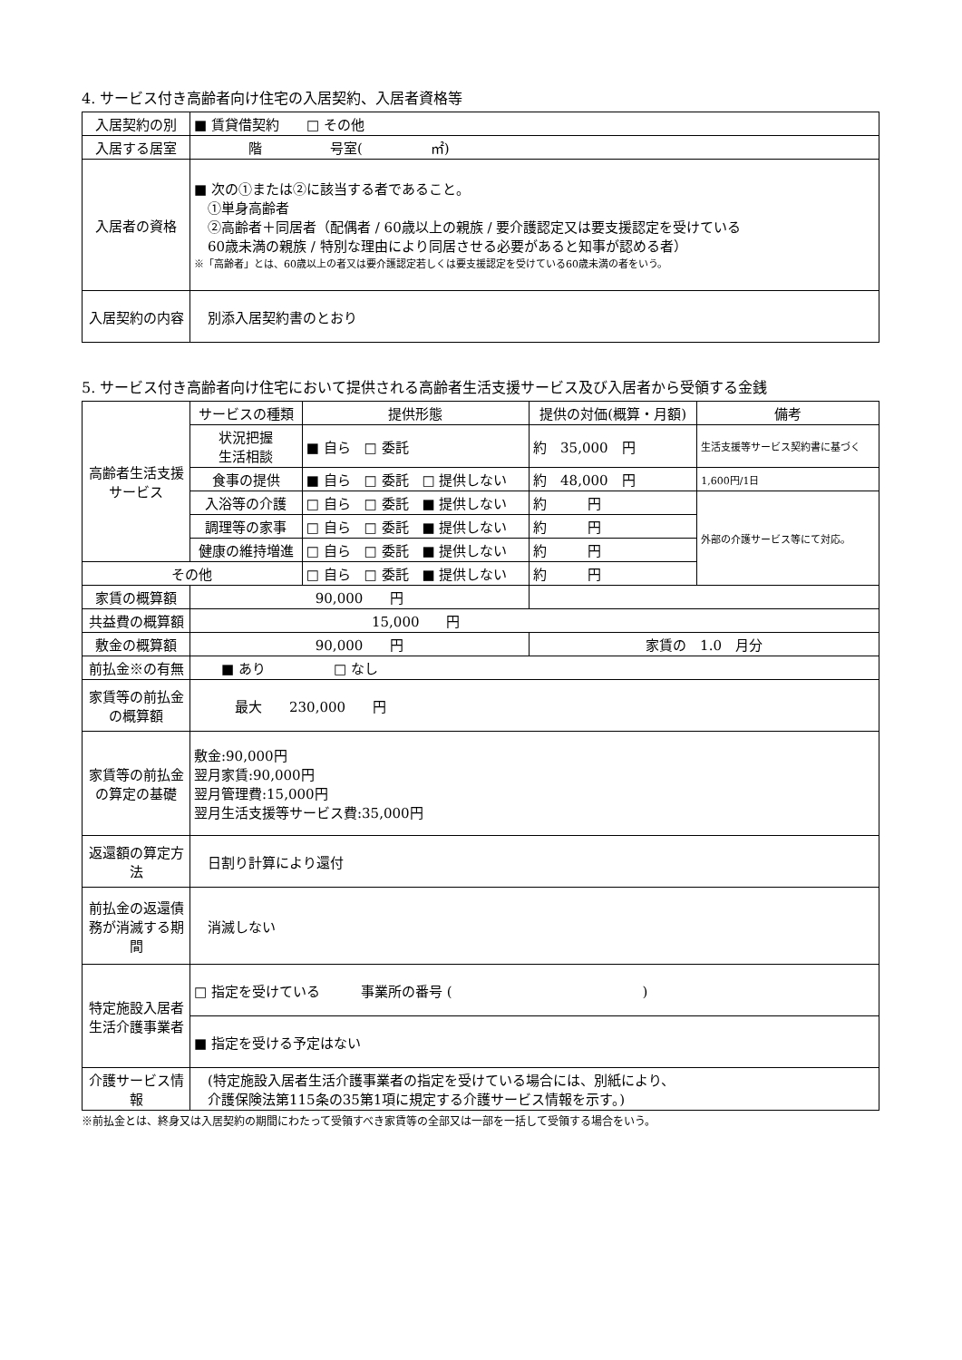4. サービス付き高齢者向け住宅の入居契約、入居者資格等
| 入居契約の別 | ■ 賃貸借契約 □ その他 |
| 入居する居室 | 階 号室( ㎡) |
| 入居者の資格 | ■ 次の①または②に該当する者であること。 ①単身高齢者 ②高齢者＋同居者（配偶者 / 60歳以上の親族 / 要介護認定又は要支援認定を受けている 60歳未満の親族 / 特別な理由により同居させる必要があると知事が認める者） ※「高齢者」とは、60歳以上の者又は要介護認定若しくは要支援認定を受けている60歳未満の者をいう。 |
| 入居契約の内容 | 別添入居契約書のとおり |
5. サービス付き高齢者向け住宅において提供される高齢者生活支援サービス及び入居者から受領する金銭
| 高齢者生活支援サービス | サービスの種類 | 提供形態 | 提供の対価(概算・月額) | 備考 |
| | 状況把握 生活相談 | ■ 自ら □ 委託 | 約 35,000 円 | 生活支援等サービス契約書に基づく |
| | 食事の提供 | ■ 自ら □ 委託 □ 提供しない | 約 48,000 円 | 1,600円/1日 |
| | 入浴等の介護 | □ 自ら □ 委託 ■ 提供しない | 約 円 | 外部の介護サービス等にて対応。 |
| | 調理等の家事 | □ 自ら □ 委託 ■ 提供しない | 約 円 | |
| | 健康の維持増進 | □ 自ら □ 委託 ■ 提供しない | 約 円 | |
| その他 | | □ 自ら □ 委託 ■ 提供しない | 約 円 | |
| 家賃の概算額 | 90,000 円 | | | |
| 共益費の概算額 | 15,000 円 | | | |
| 敷金の概算額 | 90,000 円 | | 家賃の 1.0 月分 | |
| 前払金※の有無 | ■ あり □ なし | | | |
| 家賃等の前払金の概算額 | 最大 230,000 円 | | | |
| 家賃等の前払金の算定の基礎 | 敷金:90,000円 翌月家賃:90,000円 翌月管理費:15,000円 翌月生活支援等サービス費:35,000円 | | | |
| 返還額の算定方法 | 日割り計算により還付 | | | |
| 前払金の返還債務が消滅する期間 | 消滅しない | | | |
| 特定施設入居者生活介護事業者 | □ 指定を受けている 事業所の番号 ( ) | | | |
| | ■ 指定を受ける予定はない | | | |
| 介護サービス情報 | (特定施設入居者生活介護事業者の指定を受けている場合には、別紙により、 介護保険法第115条の35第1項に規定する介護サービス情報を示す。) | | | |
※前払金とは、終身又は入居契約の期間にわたって受領すべき家賃等の全部又は一部を一括して受領する場合をいう。